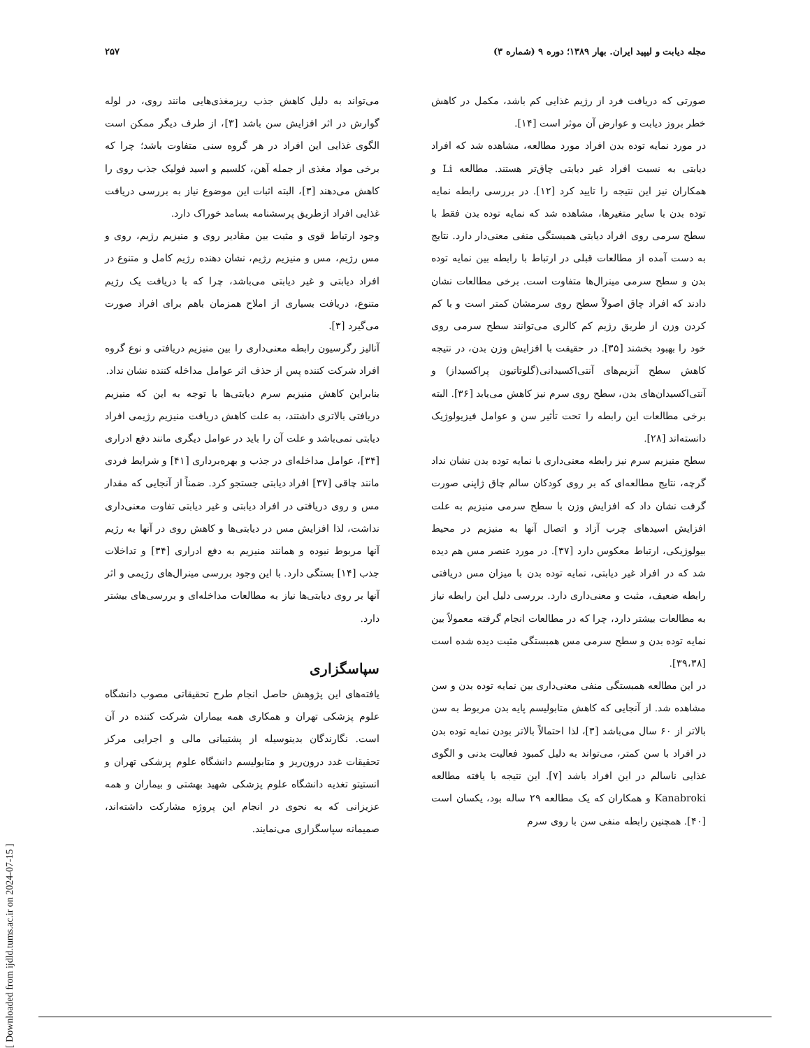مجله دیابت و لیپید ایران. بهار ۱۳۸۹؛ دوره ۹ (شماره ۳) ۲۵۷
صورتی که دریافت فرد از رژیم غذایی کم باشد، مکمل در کاهش خطر بروز دیابت و عوارض آن موثر است [۱۴].
در مورد نمایه توده بدن افراد مورد مطالعه، مشاهده شد که افراد دیابتی به نسبت افراد غیر دیابتی چاق‌تر هستند. مطالعه Li و همکاران نیز این نتیجه را تایید کرد [۱۲]. در بررسی رابطه نمایه توده بدن با سایر متغیرها، مشاهده شد که نمایه توده بدن فقط با سطح سرمی روی افراد دیابتی همبستگی منفی معنی‌دار دارد. نتایج به دست آمده از مطالعات قبلی در ارتباط با رابطه بین نمایه توده بدن و سطح سرمی مینرال‌ها متفاوت است. برخی مطالعات نشان دادند که افراد چاق اصولاً سطح روی سرمشان کمتر است و با کم کردن وزن از طریق رژیم کم کالری می‌توانند سطح سرمی روی خود را بهبود بخشند [۳۵]. در حقیقت با افزایش وزن بدن، در نتیجه کاهش سطح آنزیم‌های آنتی‌اکسیدانی(گلوتاتیون پراکسیداز) و آنتی‌اکسیدان‌های بدن، سطح روی سرم نیز کاهش می‌یابد [۳۶]. البته برخی مطالعات این رابطه را تحت تأثیر سن و عوامل فیزیولوژیک دانسته‌اند [۲۸].
سطح منیزیم سرم نیز رابطه معنی‌داری با نمایه توده بدن نشان نداد گرچه، نتایج مطالعه‌ای که بر روی کودکان سالم چاق ژاپنی صورت گرفت نشان داد که افزایش وزن با سطح سرمی منیزیم به علت افزایش اسیدهای چرب آزاد و اتصال آنها به منیزیم در محیط بیولوژیکی، ارتباط معکوس دارد [۳۷]. در مورد عنصر مس هم دیده شد که در افراد غیر دیابتی، نمایه توده بدن با میزان مس دریافتی رابطه ضعیف، مثبت و معنی‌داری دارد. بررسی دلیل این رابطه نیاز به مطالعات بیشتر دارد، چرا که در مطالعات انجام گرفته معمولاً بین نمایه توده بدن و سطح سرمی مس همبستگی مثبت دیده شده است [۳۹،۳۸].
در این مطالعه همبستگی منفی معنی‌داری بین نمایه توده بدن و سن مشاهده شد. از آنجایی که کاهش متابولیسم پایه بدن مربوط به سن بالاتر از ۶۰ سال می‌باشد [۳]، لذا احتمالاً بالاتر بودن نمایه توده بدن در افراد با سن کمتر، می‌تواند به دلیل کمبود فعالیت بدنی و الگوی غذایی ناسالم در این افراد باشد [۷]. این نتیجه با یافته مطالعه Kanabroki و همکاران که یک مطالعه ۲۹ ساله بود، یکسان است [۴۰]. همچنین رابطه منفی سن با روی سرم
می‌تواند به دلیل کاهش جذب ریزمغذی‌هایی مانند روی، در لوله گوارش در اثر افزایش سن باشد [۳]، از طرف دیگر ممکن است الگوی غذایی این افراد در هر گروه سنی متفاوت باشد؛ چرا که برخی مواد مغذی از جمله آهن، کلسیم و اسید فولیک جذب روی را کاهش می‌دهند [۳]، البته اثبات این موضوع نیاز به بررسی دریافت غذایی افراد ازطریق پرسشنامه بسامد خوراک دارد.
وجود ارتباط قوی و مثبت بین مقادیر روی و منیزیم رژیم، روی و مس رژیم، مس و منیزیم رژیم، نشان دهنده رژیم کامل و متنوع در افراد دیابتی و غیر دیابتی می‌باشد، چرا که با دریافت یک رژیم متنوع، دریافت بسیاری از املاح همزمان باهم برای افراد صورت می‌گیرد [۳].
آنالیز رگرسیون رابطه معنی‌داری را بین منیزیم دریافتی و نوع گروه افراد شرکت کننده پس از حذف اثر عوامل مداخله کننده نشان نداد.
بنابراین کاهش منیزیم سرم دیابتی‌ها با توجه به این که منیزیم دریافتی بالاتری داشتند، به علت کاهش دریافت منیزیم رژیمی افراد دیابتی نمی‌باشد و علت آن را باید در عوامل دیگری مانند دفع ادراری [۳۴]، عوامل مداخله‌ای در جذب و بهره‌برداری [۴۱] و شرایط فردی مانند چاقی [۳۷] افراد دیابتی جستجو کرد. ضمناً از آنجایی که مقدار مس و روی دریافتی در افراد دیابتی و غیر دیابتی تفاوت معنی‌داری نداشت، لذا افزایش مس در دیابتی‌ها و کاهش روی در آنها به رژیم آنها مربوط نبوده و همانند منیزیم به دفع ادراری [۳۴] و تداخلات جذب [۱۴] بستگی دارد. با این وجود بررسی مینرال‌های رژیمی و اثر آنها بر روی دیابتی‌ها نیاز به مطالعات مداخله‌ای و بررسی‌های بیشتر دارد.
سپاسگزاری
یافته‌های این پژوهش حاصل انجام طرح تحقیقاتی مصوب دانشگاه علوم پزشکی تهران و همکاری همه بیماران شرکت کننده در آن است. نگارندگان بدینوسیله از پشتیبانی مالی و اجرایی مرکز تحقیقات غدد درون‌ریز و متابولیسم دانشگاه علوم پزشکی تهران و انستیتو تغذیه دانشگاه علوم پزشکی شهید بهشتی و بیماران و همه عزیزانی که به نحوی در انجام این پروژه مشارکت داشته‌اند، صمیمانه سپاسگزاری می‌نمایند.
[ Downloaded from ijdld.tums.ac.ir on 2024-07-15 ]